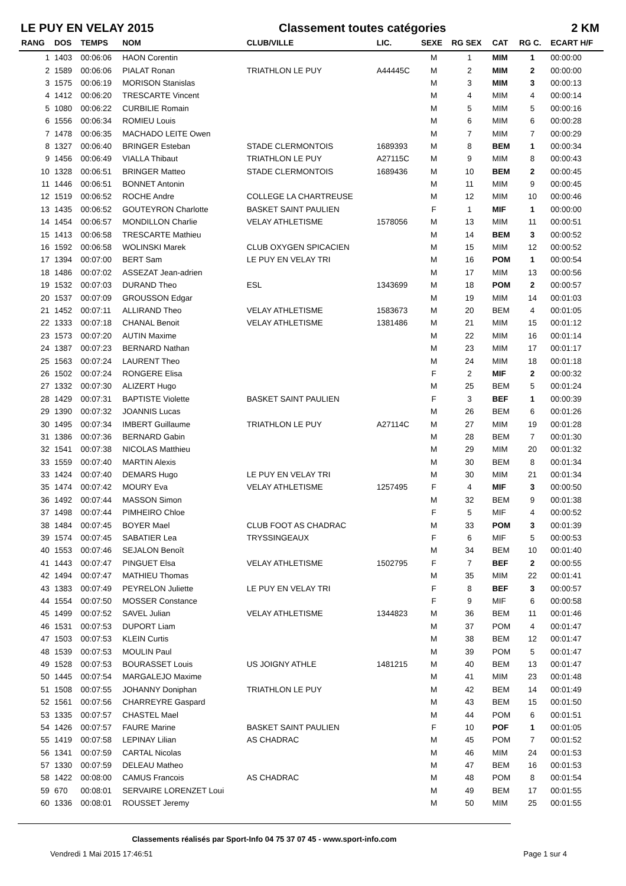LE PUY EN VELAY 2015 Classement toutes catégories 2 KM
| RANG | DOS | TEMPS | NOM | CLUB/VILLE | LIC. | SEXE | RG SEX | CAT | RG C. | ECART H/F |
| --- | --- | --- | --- | --- | --- | --- | --- | --- | --- | --- |
| 1 | 1403 | 00:06:06 | HAON Corentin | | | M | 1 | MIM | 1 | 00:00:00 |
| 2 | 1589 | 00:06:06 | PIALAT Ronan | TRIATHLON LE PUY | A44445C | M | 2 | MIM | 2 | 00:00:00 |
| 3 | 1575 | 00:06:19 | MORISON Stanislas | | | M | 3 | MIM | 3 | 00:00:13 |
| 4 | 1412 | 00:06:20 | TRESCARTE Vincent | | | M | 4 | MIM | 4 | 00:00:14 |
| 5 | 1080 | 00:06:22 | CURBILIE Romain | | | M | 5 | MIM | 5 | 00:00:16 |
| 6 | 1556 | 00:06:34 | ROMIEU Louis | | | M | 6 | MIM | 6 | 00:00:28 |
| 7 | 1478 | 00:06:35 | MACHADO LEITE Owen | | | M | 7 | MIM | 7 | 00:00:29 |
| 8 | 1327 | 00:06:40 | BRINGER Esteban | STADE CLERMONTOIS | 1689393 | M | 8 | BEM | 1 | 00:00:34 |
| 9 | 1456 | 00:06:49 | VIALLA Thibaut | TRIATHLON LE PUY | A27115C | M | 9 | MIM | 8 | 00:00:43 |
| 10 | 1328 | 00:06:51 | BRINGER Matteo | STADE CLERMONTOIS | 1689436 | M | 10 | BEM | 2 | 00:00:45 |
| 11 | 1446 | 00:06:51 | BONNET Antonin | | | M | 11 | MIM | 9 | 00:00:45 |
| 12 | 1519 | 00:06:52 | ROCHE Andre | COLLEGE LA CHARTREUSE | | M | 12 | MIM | 10 | 00:00:46 |
| 13 | 1435 | 00:06:52 | GOUTEYRON Charlotte | BASKET SAINT PAULIEN | | F | 1 | MIF | 1 | 00:00:00 |
| 14 | 1454 | 00:06:57 | MONDILLON Charlie | VELAY ATHLETISME | 1578056 | M | 13 | MIM | 11 | 00:00:51 |
| 15 | 1413 | 00:06:58 | TRESCARTE Mathieu | | | M | 14 | BEM | 3 | 00:00:52 |
| 16 | 1592 | 00:06:58 | WOLINSKI Marek | CLUB OXYGEN SPICACIEN | | M | 15 | MIM | 12 | 00:00:52 |
| 17 | 1394 | 00:07:00 | BERT Sam | LE PUY EN VELAY TRI | | M | 16 | POM | 1 | 00:00:54 |
| 18 | 1486 | 00:07:02 | ASSEZAT Jean-adrien | | | M | 17 | MIM | 13 | 00:00:56 |
| 19 | 1532 | 00:07:03 | DURAND Theo | ESL | 1343699 | M | 18 | POM | 2 | 00:00:57 |
| 20 | 1537 | 00:07:09 | GROUSSON Edgar | | | M | 19 | MIM | 14 | 00:01:03 |
| 21 | 1452 | 00:07:11 | ALLIRAND Theo | VELAY ATHLETISME | 1583673 | M | 20 | BEM | 4 | 00:01:05 |
| 22 | 1333 | 00:07:18 | CHANAL Benoit | VELAY ATHLETISME | 1381486 | M | 21 | MIM | 15 | 00:01:12 |
| 23 | 1573 | 00:07:20 | AUTIN Maxime | | | M | 22 | MIM | 16 | 00:01:14 |
| 24 | 1387 | 00:07:23 | BERNARD Nathan | | | M | 23 | MIM | 17 | 00:01:17 |
| 25 | 1563 | 00:07:24 | LAURENT Theo | | | M | 24 | MIM | 18 | 00:01:18 |
| 26 | 1502 | 00:07:24 | RONGERE Elisa | | | F | 2 | MIF | 2 | 00:00:32 |
| 27 | 1332 | 00:07:30 | ALIZERT Hugo | | | M | 25 | BEM | 5 | 00:01:24 |
| 28 | 1429 | 00:07:31 | BAPTISTE Violette | BASKET SAINT PAULIEN | | F | 3 | BEF | 1 | 00:00:39 |
| 29 | 1390 | 00:07:32 | JOANNIS Lucas | | | M | 26 | BEM | 6 | 00:01:26 |
| 30 | 1495 | 00:07:34 | IMBERT Guillaume | TRIATHLON LE PUY | A27114C | M | 27 | MIM | 19 | 00:01:28 |
| 31 | 1386 | 00:07:36 | BERNARD Gabin | | | M | 28 | BEM | 7 | 00:01:30 |
| 32 | 1541 | 00:07:38 | NICOLAS Matthieu | | | M | 29 | MIM | 20 | 00:01:32 |
| 33 | 1559 | 00:07:40 | MARTIN Alexis | | | M | 30 | BEM | 8 | 00:01:34 |
| 33 | 1424 | 00:07:40 | DEMARS Hugo | LE PUY EN VELAY TRI | | M | 30 | MIM | 21 | 00:01:34 |
| 35 | 1474 | 00:07:42 | MOURY Eva | VELAY ATHLETISME | 1257495 | F | 4 | MIF | 3 | 00:00:50 |
| 36 | 1492 | 00:07:44 | MASSON Simon | | | M | 32 | BEM | 9 | 00:01:38 |
| 37 | 1498 | 00:07:44 | PIMHEIRO Chloe | | | F | 5 | MIF | 4 | 00:00:52 |
| 38 | 1484 | 00:07:45 | BOYER Mael | CLUB FOOT AS CHADRAC | | M | 33 | POM | 3 | 00:01:39 |
| 39 | 1574 | 00:07:45 | SABATIER Lea | TRYSSINGEAUX | | F | 6 | MIF | 5 | 00:00:53 |
| 40 | 1553 | 00:07:46 | SEJALON Benoît | | | M | 34 | BEM | 10 | 00:01:40 |
| 41 | 1443 | 00:07:47 | PINGUET Elsa | VELAY ATHLETISME | 1502795 | F | 7 | BEF | 2 | 00:00:55 |
| 42 | 1494 | 00:07:47 | MATHIEU Thomas | | | M | 35 | MIM | 22 | 00:01:41 |
| 43 | 1383 | 00:07:49 | PEYRELON Juliette | LE PUY EN VELAY TRI | | F | 8 | BEF | 3 | 00:00:57 |
| 44 | 1554 | 00:07:50 | MOSSER Constance | | | F | 9 | MIF | 6 | 00:00:58 |
| 45 | 1499 | 00:07:52 | SAVEL Julian | VELAY ATHLETISME | 1344823 | M | 36 | BEM | 11 | 00:01:46 |
| 46 | 1531 | 00:07:53 | DUPORT Liam | | | M | 37 | POM | 4 | 00:01:47 |
| 47 | 1503 | 00:07:53 | KLEIN Curtis | | | M | 38 | BEM | 12 | 00:01:47 |
| 48 | 1539 | 00:07:53 | MOULIN Paul | | | M | 39 | POM | 5 | 00:01:47 |
| 49 | 1528 | 00:07:53 | BOURASSET Louis | US JOIGNY ATHLE | 1481215 | M | 40 | BEM | 13 | 00:01:47 |
| 50 | 1445 | 00:07:54 | MARGALEJO Maxime | | | M | 41 | MIM | 23 | 00:01:48 |
| 51 | 1508 | 00:07:55 | JOHANNY Doniphan | TRIATHLON LE PUY | | M | 42 | BEM | 14 | 00:01:49 |
| 52 | 1561 | 00:07:56 | CHARREYRE Gaspard | | | M | 43 | BEM | 15 | 00:01:50 |
| 53 | 1335 | 00:07:57 | CHASTEL Mael | | | M | 44 | POM | 6 | 00:01:51 |
| 54 | 1426 | 00:07:57 | FAURE Marine | BASKET SAINT PAULIEN | | F | 10 | POF | 1 | 00:01:05 |
| 55 | 1419 | 00:07:58 | LEPINAY Lilian | AS CHADRAC | | M | 45 | POM | 7 | 00:01:52 |
| 56 | 1341 | 00:07:59 | CARTAL Nicolas | | | M | 46 | MIM | 24 | 00:01:53 |
| 57 | 1330 | 00:07:59 | DELEAU Matheo | | | M | 47 | BEM | 16 | 00:01:53 |
| 58 | 1422 | 00:08:00 | CAMUS Francois | AS CHADRAC | | M | 48 | POM | 8 | 00:01:54 |
| 59 | 670 | 00:08:01 | SERVAIRE LORENZET Loui | | | M | 49 | BEM | 17 | 00:01:55 |
| 60 | 1336 | 00:08:01 | ROUSSET Jeremy | | | M | 50 | MIM | 25 | 00:01:55 |
Classements réalisés par Sport-Info 04 75 37 07 45 - www.sport-info.com
Vendredi 1 Mai 2015 17:46:51 Page 1 sur 4